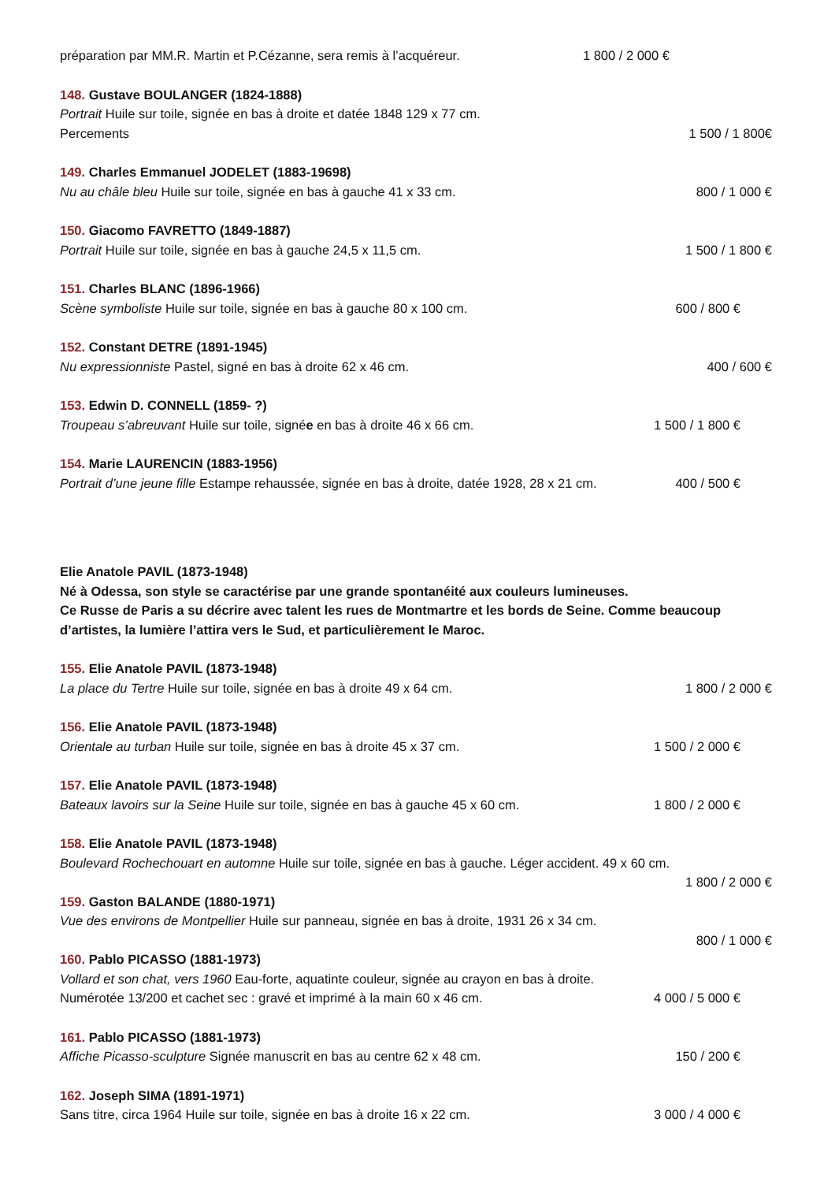préparation par MM.R. Martin et P.Cézanne, sera remis à l’acquéreur. 1 800 / 2 000 €
148. Gustave BOULANGER (1824-1888)
Portrait Huile sur toile, signée en bas à droite et datée 1848 129 x 77 cm.
Percements 1 500 / 1 800€
149. Charles Emmanuel JODELET (1883-19698)
Nu au châle bleu Huile sur toile, signée en bas à gauche 41 x 33 cm. 800 / 1 000 €
150. Giacomo FAVRETTO (1849-1887)
Portrait Huile sur toile, signée en bas à gauche 24,5 x 11,5 cm. 1 500 / 1 800 €
151. Charles BLANC (1896-1966)
Scène symboliste Huile sur toile, signée en bas à gauche 80 x 100 cm. 600 / 800 €
152. Constant DETRE (1891-1945)
Nu expressionniste Pastel, signé en bas à droite 62 x 46 cm. 400 / 600 €
153. Edwin D. CONNELL (1859- ?)
Troupeau s’abreuvant Huile sur toile, signée en bas à droite 46 x 66 cm. 1 500 / 1 800 €
154. Marie LAURENCIN (1883-1956)
Portrait d’une jeune fille Estampe rehaussée, signée en bas à droite, datée 1928, 28 x 21 cm. 400 / 500 €
Elie Anatole PAVIL (1873-1948)
Né à Odessa, son style se caractérise par une grande spontanéité aux couleurs lumineuses.
Ce Russe de Paris a su décrire avec talent les rues de Montmartre et les bords de Seine. Comme beaucoup d’artistes, la lumière l’attira vers le Sud, et particulièrement le Maroc.
155. Elie Anatole PAVIL (1873-1948)
La place du Tertre Huile sur toile, signée en bas à droite 49 x 64 cm. 1 800 / 2 000 €
156. Elie Anatole PAVIL (1873-1948)
Orientale au turban Huile sur toile, signée en bas à droite 45 x 37 cm. 1 500 / 2 000 €
157. Elie Anatole PAVIL (1873-1948)
Bateaux lavoirs sur la Seine Huile sur toile, signée en bas à gauche 45 x 60 cm. 1 800 / 2 000 €
158. Elie Anatole PAVIL (1873-1948)
Boulevard Rochechouart en automne Huile sur toile, signée en bas à gauche. Léger accident. 49 x 60 cm.
1 800 / 2 000 €
159. Gaston BALANDE (1880-1971)
Vue des environs de Montpellier Huile sur panneau, signée en bas à droite, 1931 26 x 34 cm.
800 / 1 000 €
160. Pablo PICASSO (1881-1973)
Vollard et son chat, vers 1960 Eau-forte, aquatinte couleur, signée au crayon en bas à droite.
Numérotée 13/200 et cachet sec : gravé et imprimé à la main 60 x 46 cm. 4 000 / 5 000 €
161. Pablo PICASSO (1881-1973)
Affiche Picasso-sculpture Signée manuscrit en bas au centre 62 x 48 cm. 150 / 200 €
162. Joseph SIMA (1891-1971)
Sans titre, circa 1964 Huile sur toile, signée en bas à droite 16 x 22 cm. 3 000 / 4 000 €